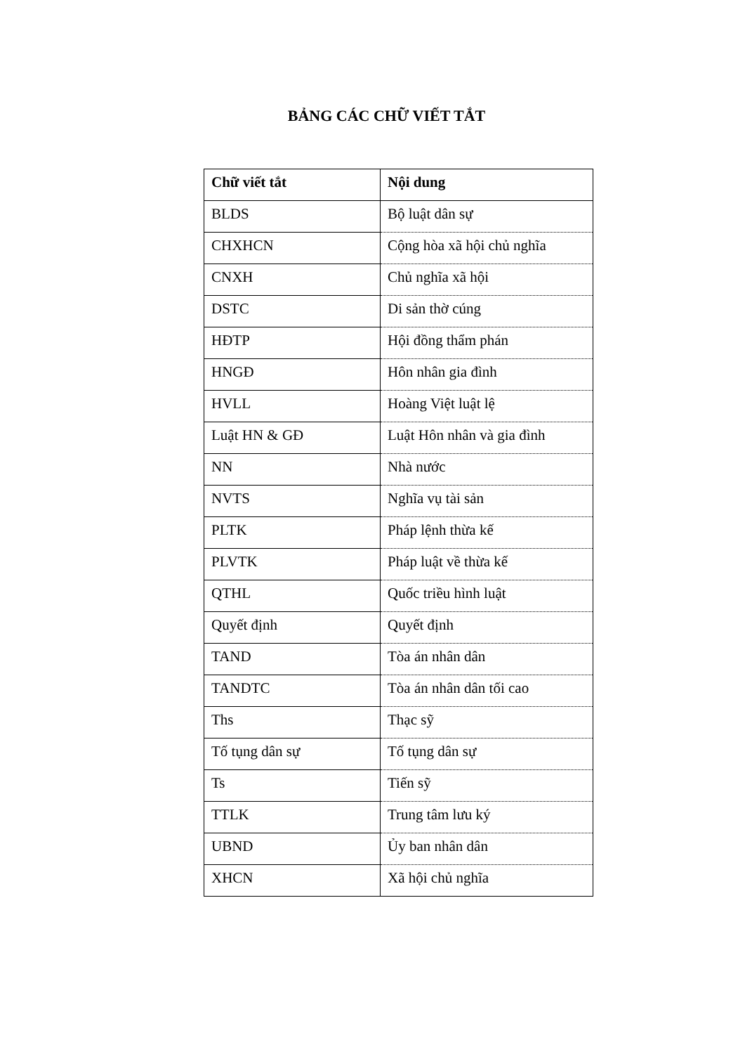BẢNG CÁC CHỮ VIẾT TẮT
| Chữ viết tắt | Nội dung |
| --- | --- |
| BLDS | Bộ luật dân sự |
| CHXHCN | Cộng hòa xã hội chủ nghĩa |
| CNXH | Chủ nghĩa xã hội |
| DSTC | Di sản thờ cúng |
| HĐTP | Hội đồng thẩm phán |
| HNGĐ | Hôn nhân gia đình |
| HVLL | Hoàng Việt luật lệ |
| Luật HN & GĐ | Luật Hôn nhân và gia đình |
| NN | Nhà nước |
| NVTS | Nghĩa vụ tài sản |
| PLTK | Pháp lệnh thừa kế |
| PLVTK | Pháp luật về thừa kế |
| QTHL | Quốc triều hình luật |
| Quyết định | Quyết định |
| TAND | Tòa án nhân dân |
| TANDTC | Tòa án nhân dân tối cao |
| Ths | Thạc sỹ |
| Tố tụng dân sự | Tố tụng dân sự |
| Ts | Tiến sỹ |
| TTLK | Trung tâm lưu ký |
| UBND | Ủy ban nhân dân |
| XHCN | Xã hội chủ nghĩa |